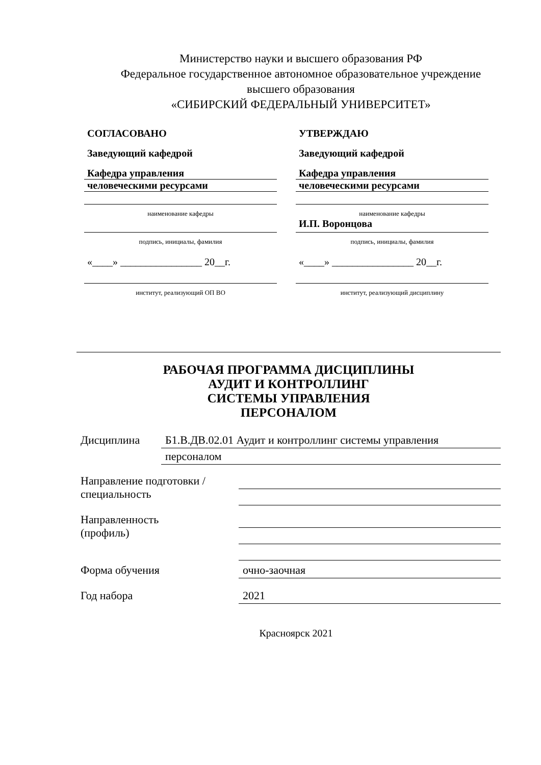Министерство науки и высшего образования РФ
Федеральное государственное автономное образовательное учреждение
высшего образования
«СИБИРСКИЙ ФЕДЕРАЛЬНЫЙ УНИВЕРСИТЕТ»
СОГЛАСОВАНО
Заведующий кафедрой
Кафедра управления
человеческими ресурсами
наименование кафедры
подпись, инициалы, фамилия
«____» ________________ 20__г.
институт, реализующий ОП ВО
УТВЕРЖДАЮ
Заведующий кафедрой
Кафедра управления
человеческими ресурсами
наименование кафедры
И.П. Воронцова
подпись, инициалы, фамилия
«____» ________________ 20__г.
институт, реализующий дисциплину
РАБОЧАЯ ПРОГРАММА ДИСЦИПЛИНЫ
АУДИТ И КОНТРОЛЛИНГ
СИСТЕМЫ УПРАВЛЕНИЯ
ПЕРСОНАЛОМ
Дисциплина
Б1.В.ДВ.02.01 Аудит и контроллинг системы управления
персоналом
Направление подготовки /
специальность
Направленность
(профиль)
Форма обучения
очно-заочная
Год набора
2021
Красноярск 2021